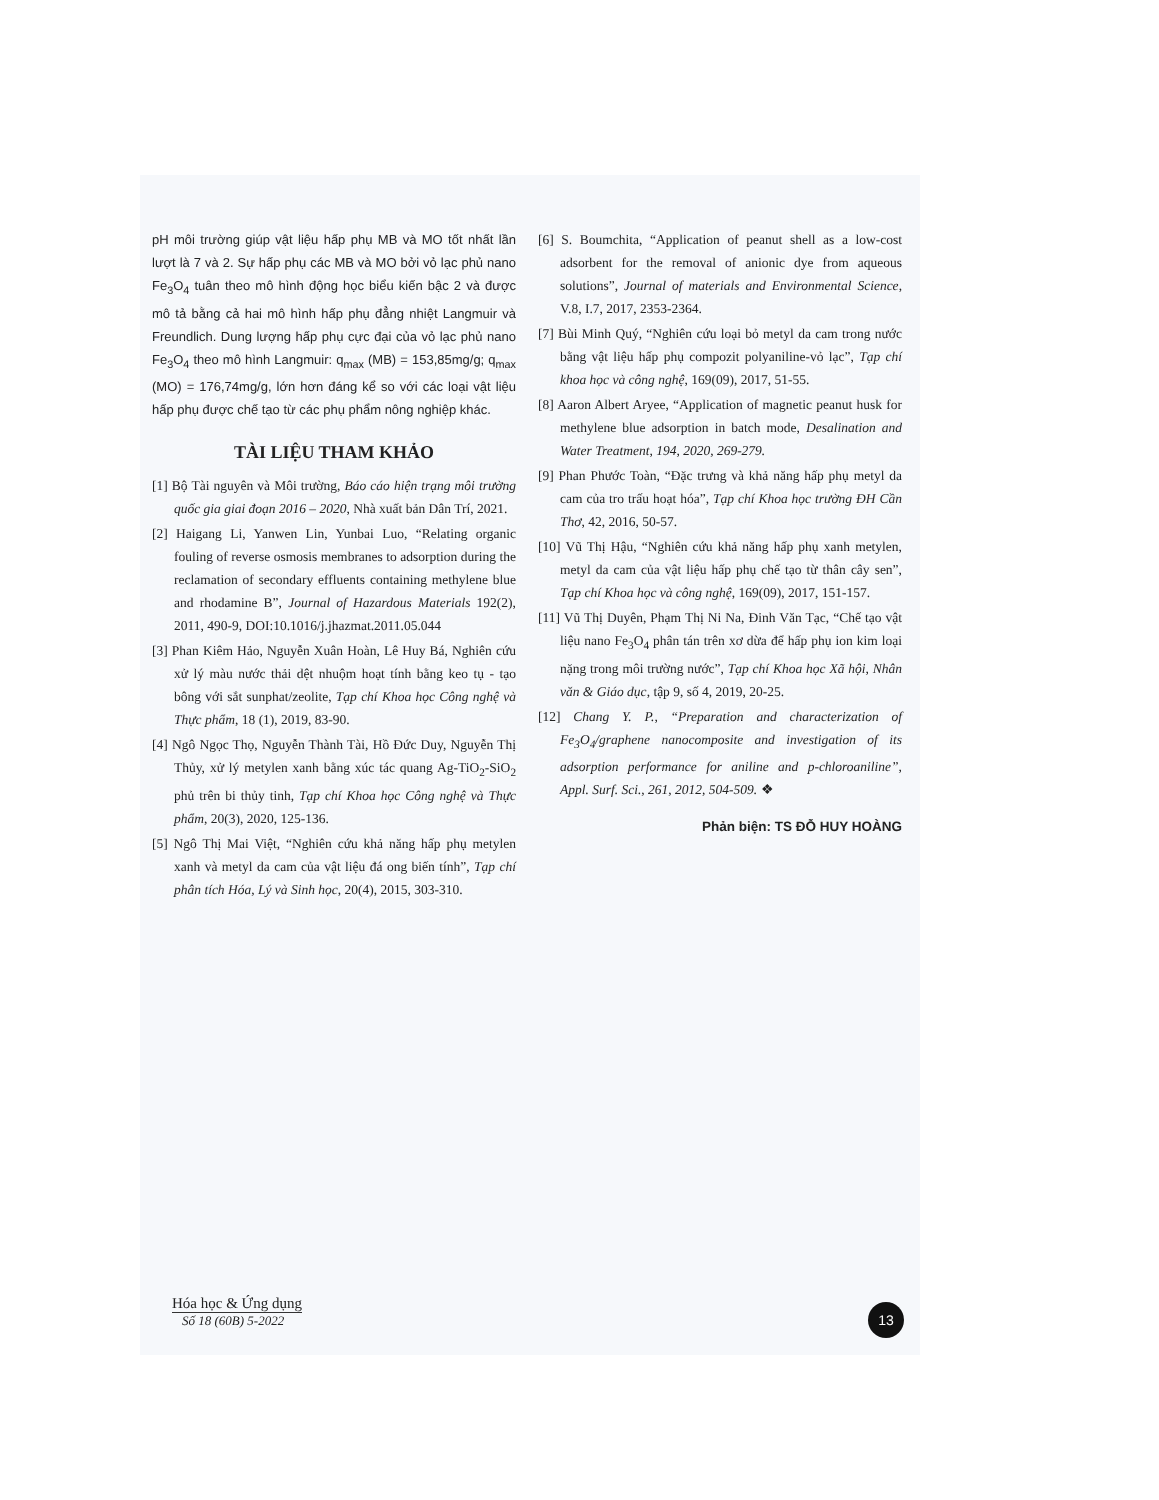pH môi trường giúp vật liệu hấp phụ MB và MO tốt nhất lần lượt là 7 và 2. Sự hấp phụ các MB và MO bởi vỏ lạc phủ nano Fe<sub>3</sub>O<sub>4</sub> tuân theo mô hình động học biểu kiến bậc 2 và được mô tả bằng cả hai mô hình hấp phụ đẳng nhiệt Langmuir và Freundlich. Dung lượng hấp phụ cực đại của vỏ lạc phủ nano Fe<sub>3</sub>O<sub>4</sub> theo mô hình Langmuir: q<sub>max</sub> (MB) = 153,85mg/g; q<sub>max</sub> (MO) = 176,74mg/g, lớn hơn đáng kể so với các loại vật liệu hấp phụ được chế tạo từ các phụ phẩm nông nghiệp khác.
TÀI LIỆU THAM KHẢO
[1] Bộ Tài nguyên và Môi trường, Báo cáo hiện trạng môi trường quốc gia giai đoạn 2016 – 2020, Nhà xuất bản Dân Trí, 2021.
[2] Haigang Li, Yanwen Lin, Yunbai Luo, “Relating organic fouling of reverse osmosis membranes to adsorption during the reclamation of secondary effluents containing methylene blue and rhodamine B”, Journal of Hazardous Materials 192(2), 2011, 490-9, DOI:10.1016/j.jhazmat.2011.05.044
[3] Phan Kiêm Hảo, Nguyễn Xuân Hoàn, Lê Huy Bá, Nghiên cứu xử lý màu nước thải dệt nhuộm hoạt tính bằng keo tụ - tạo bông với sắt sunphat/zeolite, Tạp chí Khoa học Công nghệ và Thực phẩm, 18 (1), 2019, 83-90.
[4] Ngô Ngọc Thọ, Nguyễn Thành Tài, Hồ Đức Duy, Nguyễn Thị Thủy, xử lý metylen xanh bằng xúc tác quang Ag-TiO<sub>2</sub>-SiO<sub>2</sub> phủ trên bi thủy tinh, Tạp chí Khoa học Công nghệ và Thực phẩm, 20(3), 2020, 125-136.
[5] Ngô Thị Mai Việt, “Nghiên cứu khả năng hấp phụ metylen xanh và metyl da cam của vật liệu đá ong biến tính”, Tạp chí phân tích Hóa, Lý và Sinh học, 20(4), 2015, 303-310.
[6] S. Boumchita, “Application of peanut shell as a low-cost adsorbent for the removal of anionic dye from aqueous solutions”, Journal of materials and Environmental Science, V.8, I.7, 2017, 2353-2364.
[7] Bùi Minh Quý, “Nghiên cứu loại bỏ metyl da cam trong nước bằng vật liệu hấp phụ compozit polyaniline-vỏ lạc”, Tạp chí khoa học và công nghệ, 169(09), 2017, 51-55.
[8] Aaron Albert Aryee, “Application of magnetic peanut husk for methylene blue adsorption in batch mode, Desalination and Water Treatment, 194, 2020, 269-279.
[9] Phan Phước Toàn, “Đặc trưng và khả năng hấp phụ metyl da cam của tro trấu hoạt hóa”, Tạp chí Khoa học trường ĐH Cần Thơ, 42, 2016, 50-57.
[10] Vũ Thị Hậu, “Nghiên cứu khả năng hấp phụ xanh metylen, metyl da cam của vật liệu hấp phụ chế tạo từ thân cây sen”, Tạp chí Khoa học và công nghệ, 169(09), 2017, 151-157.
[11] Vũ Thị Duyên, Phạm Thị Ni Na, Đinh Văn Tạc, “Chế tạo vật liệu nano Fe<sub>3</sub>O<sub>4</sub> phân tán trên xơ dừa để hấp phụ ion kim loại nặng trong môi trường nước”, Tạp chí Khoa học Xã hội, Nhân văn & Giáo dục, tập 9, số 4, 2019, 20-25.
[12] Chang Y. P., “Preparation and characterization of Fe<sub>3</sub>O<sub>4</sub>/graphene nanocomposite and investigation of its adsorption performance for aniline and p-chloroaniline”, Appl. Surf. Sci., 261, 2012, 504-509. ❖
Phản biện: TS ĐỖ HUY HOÀNG
Hóa học & Ứng dụng
Số 18 (60B) 5-2022
13